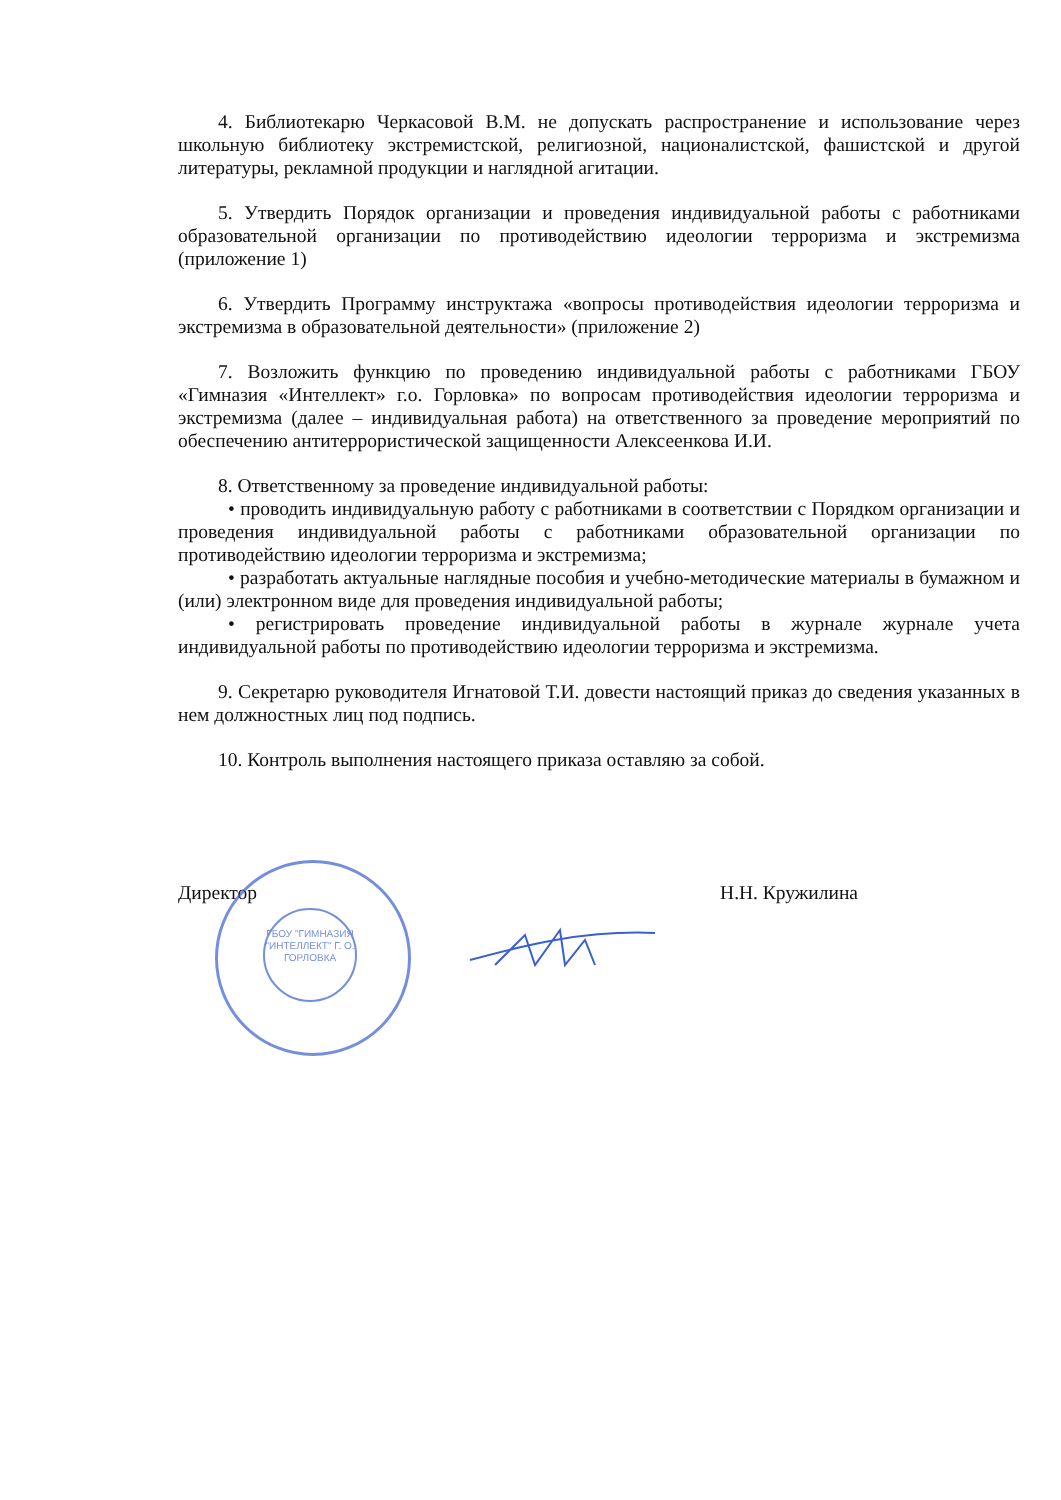4. Библиотекарю Черкасовой В.М. не допускать распространение и использование через школьную библиотеку экстремистской, религиозной, националистской, фашистской и другой литературы, рекламной продукции и наглядной агитации.
5. Утвердить Порядок организации и проведения индивидуальной работы с работниками образовательной организации по противодействию идеологии терроризма и экстремизма (приложение 1)
6. Утвердить Программу инструктажа «вопросы противодействия идеологии терроризма и экстремизма в образовательной деятельности» (приложение 2)
7. Возложить функцию по проведению индивидуальной работы с работниками ГБОУ «Гимназия «Интеллект» г.о. Горловка» по вопросам противодействия идеологии терроризма и экстремизма (далее – индивидуальная работа) на ответственного за проведение мероприятий по обеспечению антитеррористической защищенности Алексеенкова И.И.
8. Ответственному за проведение индивидуальной работы:
• проводить индивидуальную работу с работниками в соответствии с Порядком организации и проведения индивидуальной работы с работниками образовательной организации по противодействию идеологии терроризма и экстремизма;
• разработать актуальные наглядные пособия и учебно-методические материалы в бумажном и (или) электронном виде для проведения индивидуальной работы;
• регистрировать проведение индивидуальной работы в журнале журнале учета индивидуальной работы по противодействию идеологии терроризма и экстремизма.
9. Секретарю руководителя Игнатовой Т.И. довести настоящий приказ до сведения указанных в нем должностных лиц под подпись.
10. Контроль выполнения настоящего приказа оставляю за собой.
Директор Н.Н. Кружилина
ГБОУ "ГИМНАЗИЯ "ИНТЕЛЛЕКТ" Г. О. ГОРЛОВКА